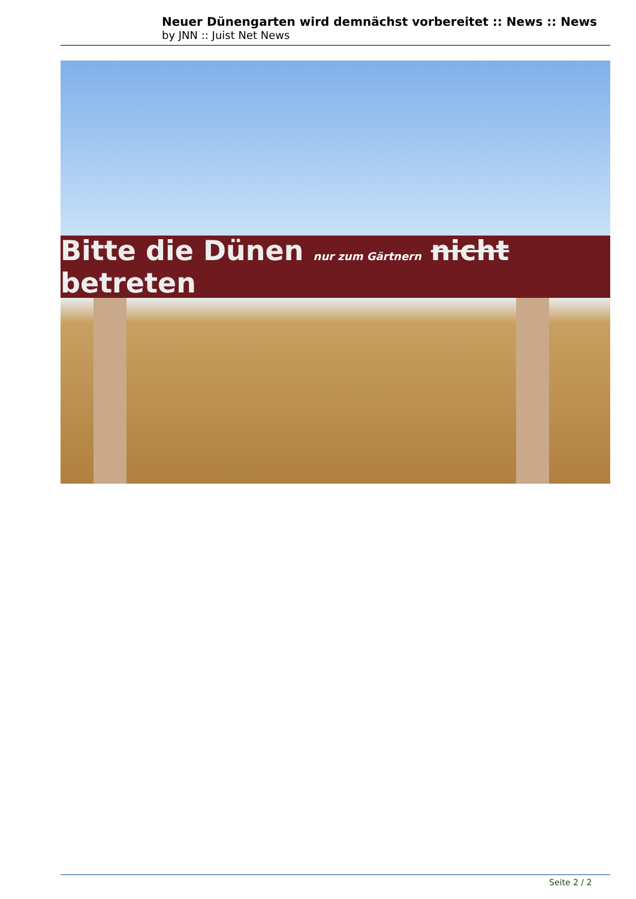Neuer Dünengarten wird demnächst vorbereitet :: News :: News
by JNN :: Juist Net News
Bitte die Dünen nur zum Gärtnern nicht betreten
Seite 2 / 2